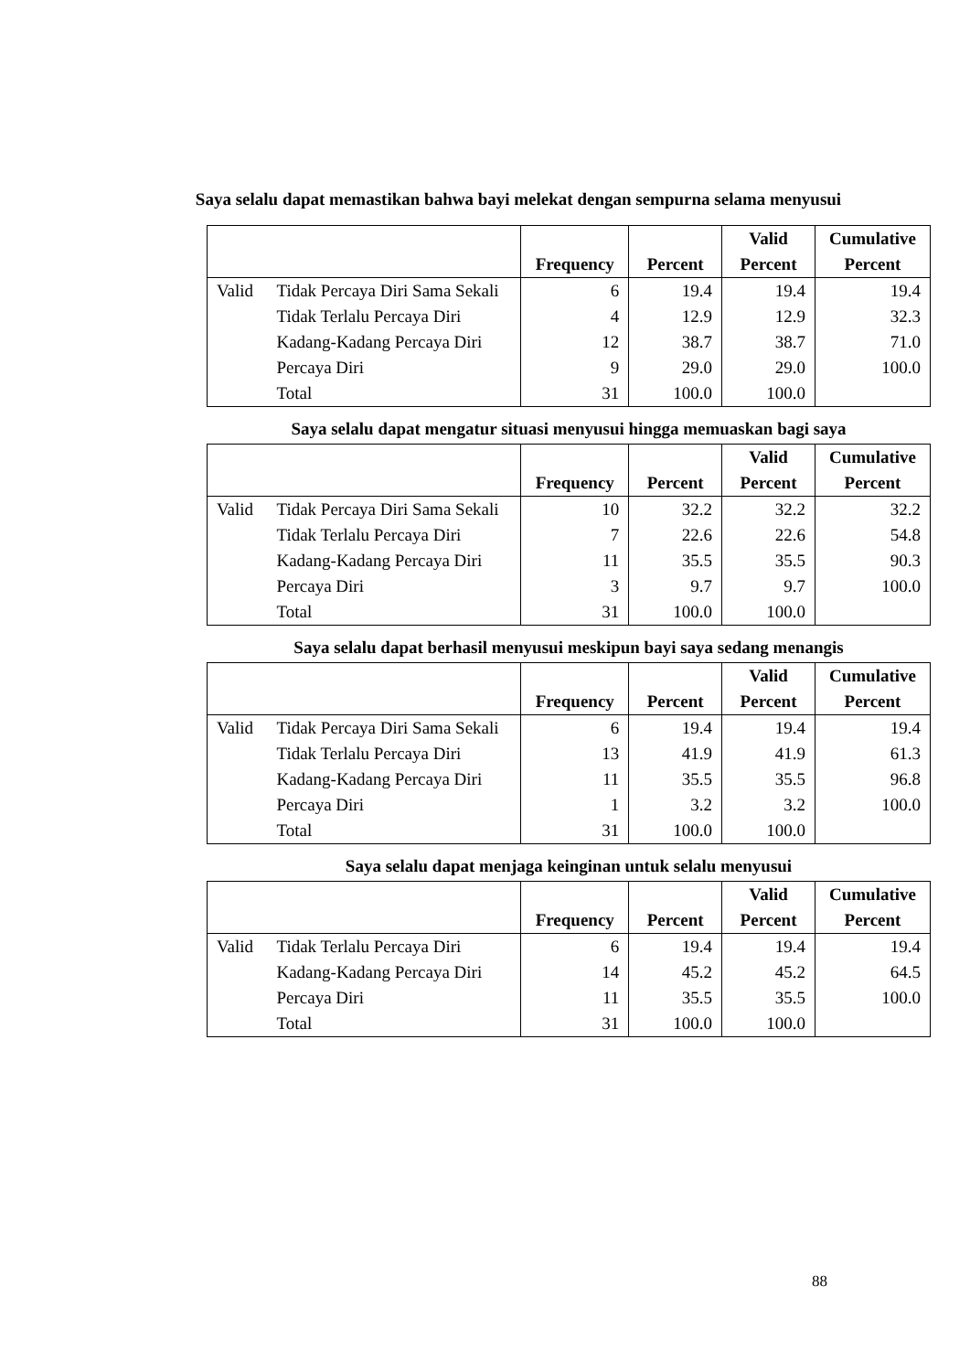Saya selalu dapat memastikan bahwa bayi melekat dengan sempurna selama menyusui
| | | Frequency | Percent | Valid Percent | Cumulative Percent |
| --- | --- | --- | --- | --- | --- |
| Valid | Tidak Percaya Diri Sama Sekali | 6 | 19.4 | 19.4 | 19.4 |
| | Tidak Terlalu Percaya Diri | 4 | 12.9 | 12.9 | 32.3 |
| | Kadang-Kadang Percaya Diri | 12 | 38.7 | 38.7 | 71.0 |
| | Percaya Diri | 9 | 29.0 | 29.0 | 100.0 |
| | Total | 31 | 100.0 | 100.0 | |
Saya selalu dapat mengatur situasi menyusui hingga memuaskan bagi saya
| | | Frequency | Percent | Valid Percent | Cumulative Percent |
| --- | --- | --- | --- | --- | --- |
| Valid | Tidak Percaya Diri Sama Sekali | 10 | 32.2 | 32.2 | 32.2 |
| | Tidak Terlalu Percaya Diri | 7 | 22.6 | 22.6 | 54.8 |
| | Kadang-Kadang Percaya Diri | 11 | 35.5 | 35.5 | 90.3 |
| | Percaya Diri | 3 | 9.7 | 9.7 | 100.0 |
| | Total | 31 | 100.0 | 100.0 | |
Saya selalu dapat berhasil menyusui meskipun bayi saya sedang menangis
| | | Frequency | Percent | Valid Percent | Cumulative Percent |
| --- | --- | --- | --- | --- | --- |
| Valid | Tidak Percaya Diri Sama Sekali | 6 | 19.4 | 19.4 | 19.4 |
| | Tidak Terlalu Percaya Diri | 13 | 41.9 | 41.9 | 61.3 |
| | Kadang-Kadang Percaya Diri | 11 | 35.5 | 35.5 | 96.8 |
| | Percaya Diri | 1 | 3.2 | 3.2 | 100.0 |
| | Total | 31 | 100.0 | 100.0 | |
Saya selalu dapat menjaga keinginan untuk selalu menyusui
| | | Frequency | Percent | Valid Percent | Cumulative Percent |
| --- | --- | --- | --- | --- | --- |
| Valid | Tidak Terlalu Percaya Diri | 6 | 19.4 | 19.4 | 19.4 |
| | Kadang-Kadang Percaya Diri | 14 | 45.2 | 45.2 | 64.5 |
| | Percaya Diri | 11 | 35.5 | 35.5 | 100.0 |
| | Total | 31 | 100.0 | 100.0 | |
88